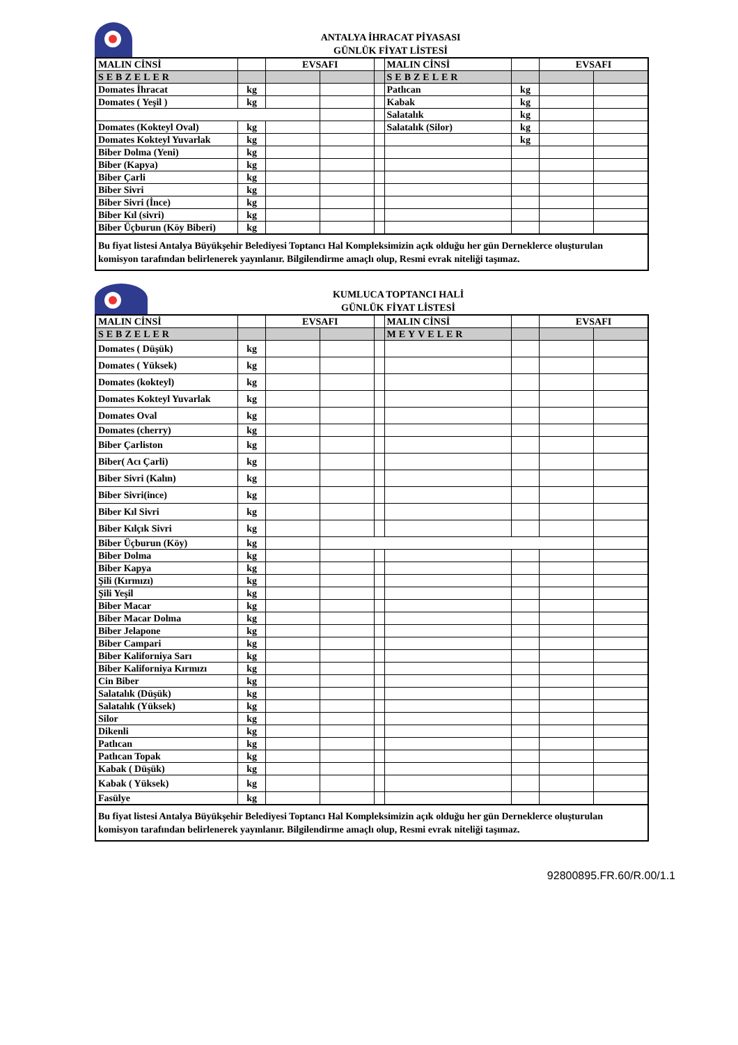ANTALYA İHRACAT PİYASASI
GÜNLÜK FİYAT LİSTESİ
| MALIN CİNSİ | | EVSAFI | | | MALIN CİNSİ | | EVSAFI | |
| --- | --- | --- | --- | --- | --- | --- | --- | --- |
| SEBZELER | | | | | SEBZELER | | | |
| Domates İhracat | kg | | | | Patlıcan | kg | | |
| Domates ( Yeşil ) | kg | | | | Kabak | kg | | |
| | | | | | Salatalık | kg | | |
| Domates (Kokteyl Oval) | kg | | | | Salatalık (Silor) | kg | | |
| Domates Kokteyl Yuvarlak | kg | | | | | kg | | |
| Biber Dolma (Yeni) | kg | | | | | | | |
| Biber (Kapya) | kg | | | | | | | |
| Biber Çarli | kg | | | | | | | |
| Biber Sivri | kg | | | | | | | |
| Biber Sivri (İnce) | kg | | | | | | | |
| Biber Kıl (sivri) | kg | | | | | | | |
| Biber Üçburun (Köy Biberi) | kg | | | | | | | |
Bu fiyat listesi Antalya Büyükşehir Belediyesi Toptancı Hal Kompleksimizin açık olduğu her gün Derneklerce oluşturulan komisyon tarafından belirlenerek yayınlanır. Bilgilendirme amaçlı olup, Resmi evrak niteliği taşımaz.
KUMLUCA TOPTANCI HALİ
GÜNLÜK FİYAT LİSTESİ
| MALIN CİNSİ | | EVSAFI | | | MALIN CİNSİ | | EVSAFI | |
| --- | --- | --- | --- | --- | --- | --- | --- | --- |
| SEBZELER | | | | | MEYVELER | | | |
| Domates ( Düşük) | kg | | | | | | | |
| Domates ( Yüksek) | kg | | | | | | | |
| Domates (kokteyl) | kg | | | | | | | |
| Domates Kokteyl Yuvarlak | kg | | | | | | | |
| Domates Oval | kg | | | | | | | |
| Domates (cherry) | kg | | | | | | | |
| Biber Çarliston | kg | | | | | | | |
| Biber( Acı Çarli) | kg | | | | | | | |
| Biber Sivri (Kalın) | kg | | | | | | | |
| Biber Sivri(ince) | kg | | | | | | | |
| Biber Kıl Sivri | kg | | | | | | | |
| Biber Kılçık Sivri | kg | | | | | | | |
| Biber Üçburun (Köy) | kg | | | | | | | |
| Biber Dolma | kg | | | | | | | |
| Biber Kapya | kg | | | | | | | |
| Şili (Kırmızı) | kg | | | | | | | |
| Şili Yeşil | kg | | | | | | | |
| Biber Macar | kg | | | | | | | |
| Biber Macar Dolma | kg | | | | | | | |
| Biber Jelapone | kg | | | | | | | |
| Biber Campari | kg | | | | | | | |
| Biber Kaliforniya Sarı | kg | | | | | | | |
| Biber Kaliforniya Kırmızı | kg | | | | | | | |
| Cin Biber | kg | | | | | | | |
| Salatalık (Düşük) | kg | | | | | | | |
| Salatalık (Yüksek) | kg | | | | | | | |
| Silor | kg | | | | | | | |
| Dikenli | kg | | | | | | | |
| Patlıcan | kg | | | | | | | |
| Patlıcan Topak | kg | | | | | | | |
| Kabak ( Düşük) | kg | | | | | | | |
| Kabak ( Yüksek) | kg | | | | | | | |
| Fasülye | kg | | | | | | | |
Bu fiyat listesi Antalya Büyükşehir Belediyesi Toptancı Hal Kompleksimizin açık olduğu her gün Derneklerce oluşturulan komisyon tarafından belirlenerek yayınlanır. Bilgilendirme amaçlı olup, Resmi evrak niteliği taşımaz.
92800895.FR.60/R.00/1.1